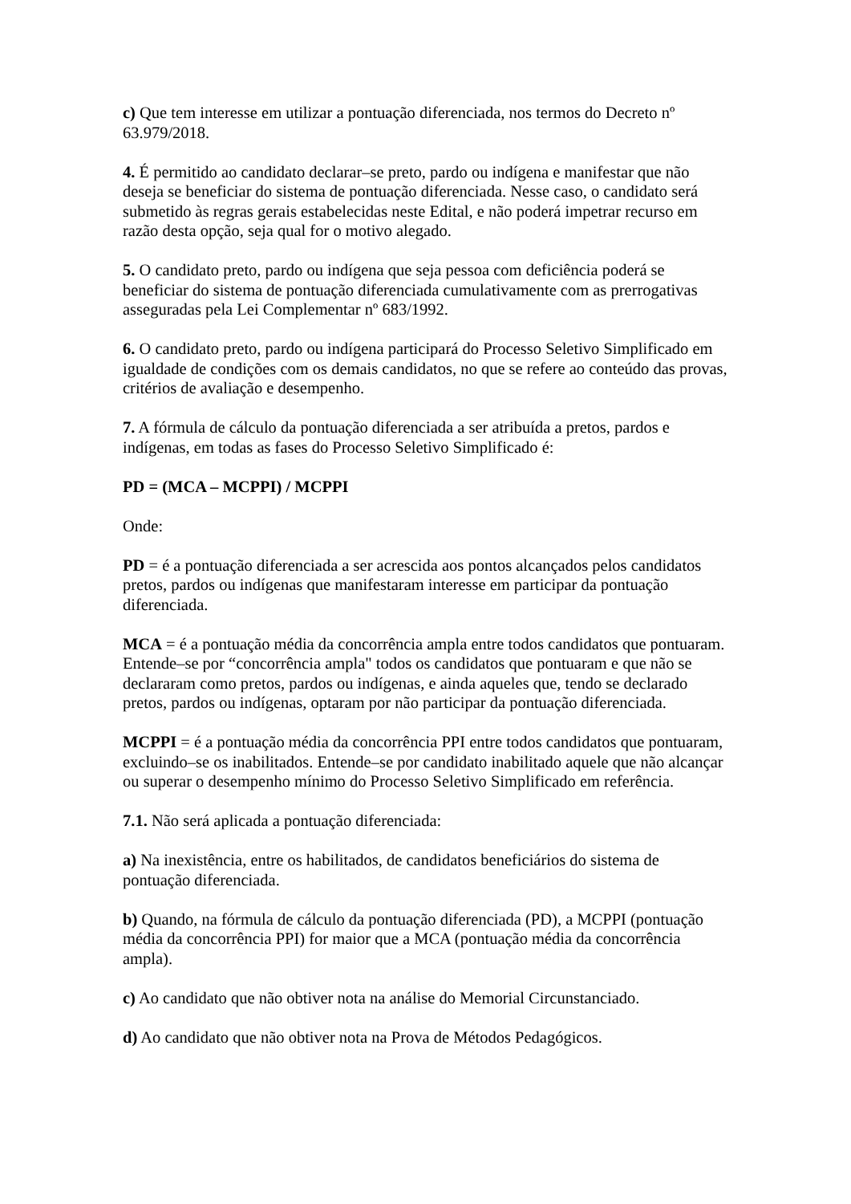c) Que tem interesse em utilizar a pontuação diferenciada, nos termos do Decreto nº 63.979/2018.
4. É permitido ao candidato declarar–se preto, pardo ou indígena e manifestar que não deseja se beneficiar do sistema de pontuação diferenciada. Nesse caso, o candidato será submetido às regras gerais estabelecidas neste Edital, e não poderá impetrar recurso em razão desta opção, seja qual for o motivo alegado.
5. O candidato preto, pardo ou indígena que seja pessoa com deficiência poderá se beneficiar do sistema de pontuação diferenciada cumulativamente com as prerrogativas asseguradas pela Lei Complementar nº 683/1992.
6. O candidato preto, pardo ou indígena participará do Processo Seletivo Simplificado em igualdade de condições com os demais candidatos, no que se refere ao conteúdo das provas, critérios de avaliação e desempenho.
7. A fórmula de cálculo da pontuação diferenciada a ser atribuída a pretos, pardos e indígenas, em todas as fases do Processo Seletivo Simplificado é:
PD = (MCA – MCPPI) / MCPPI
Onde:
PD = é a pontuação diferenciada a ser acrescida aos pontos alcançados pelos candidatos pretos, pardos ou indígenas que manifestaram interesse em participar da pontuação diferenciada.
MCA = é a pontuação média da concorrência ampla entre todos candidatos que pontuaram. Entende–se por “concorrência ampla" todos os candidatos que pontuaram e que não se declararam como pretos, pardos ou indígenas, e ainda aqueles que, tendo se declarado pretos, pardos ou indígenas, optaram por não participar da pontuação diferenciada.
MCPPI = é a pontuação média da concorrência PPI entre todos candidatos que pontuaram, excluindo–se os inabilitados. Entende–se por candidato inabilitado aquele que não alcançar ou superar o desempenho mínimo do Processo Seletivo Simplificado em referência.
7.1. Não será aplicada a pontuação diferenciada:
a) Na inexistência, entre os habilitados, de candidatos beneficiários do sistema de pontuação diferenciada.
b) Quando, na fórmula de cálculo da pontuação diferenciada (PD), a MCPPI (pontuação média da concorrência PPI) for maior que a MCA (pontuação média da concorrência ampla).
c) Ao candidato que não obtiver nota na análise do Memorial Circunstanciado.
d) Ao candidato que não obtiver nota na Prova de Métodos Pedagógicos.